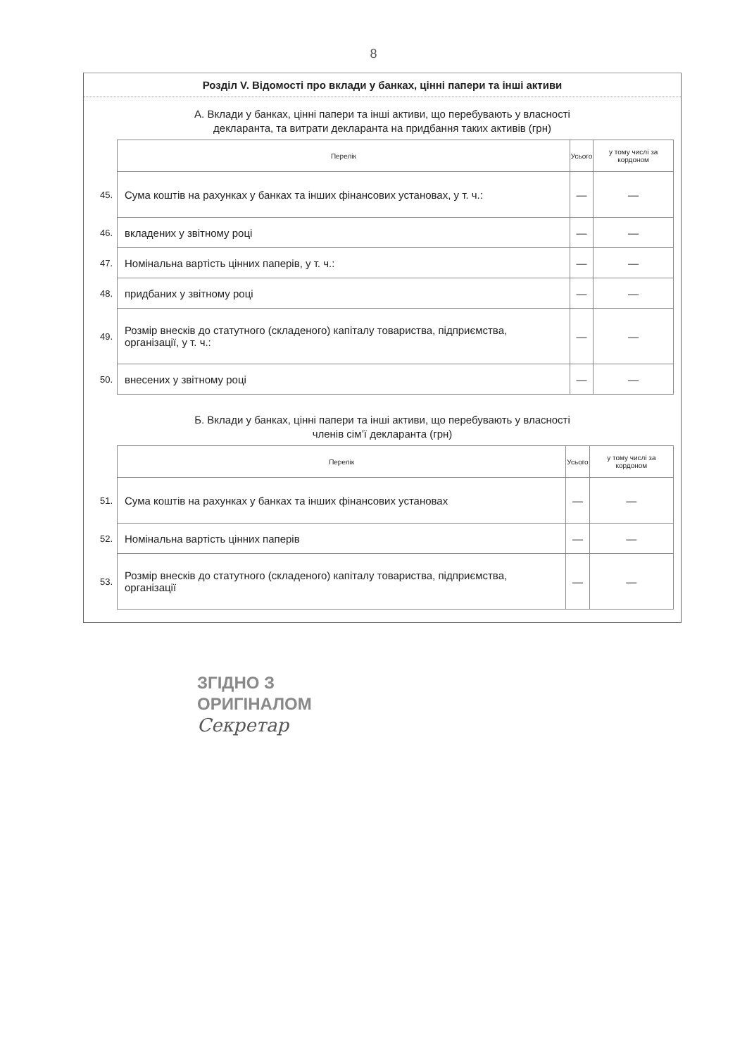8
Розділ V. Відомості про вклади у банках, цінні папери та інші активи
А. Вклади у банках, цінні папери та інші активи, що перебувають у власності
декларанта, та витрати декларанта на придбання таких активів (грн)
| | Перелік | Усього | у тому числі за кордоном |
| 45. | Сума коштів на рахунках у банках та інших фінансових установах, у т. ч.: | — | — |
| 46. | вкладених у звітному році | — | — |
| 47. | Номінальна вартість цінних паперів, у т. ч.: | — | — |
| 48. | придбаних у звітному році | — | — |
| 49. | Розмір внесків до статутного (складеного) капіталу товариства, підприємства, організації, у т. ч.: | — | — |
| 50. | внесених у звітному році | — | — |
Б. Вклади у банках, цінні папери та інші активи, що перебувають у власності
членів сім’ї декларанта (грн)
| | Перелік | Усього | у тому числі за кордоном |
| 51. | Сума коштів на рахунках у банках та інших фінансових установах | — | — |
| 52. | Номінальна вартість цінних паперів | — | — |
| 53. | Розмір внесків до статутного (складеного) капіталу товариства, підприємства, організації | — | — |
ЗГІДНО З
ОРИГІНАЛОМ
Секретар